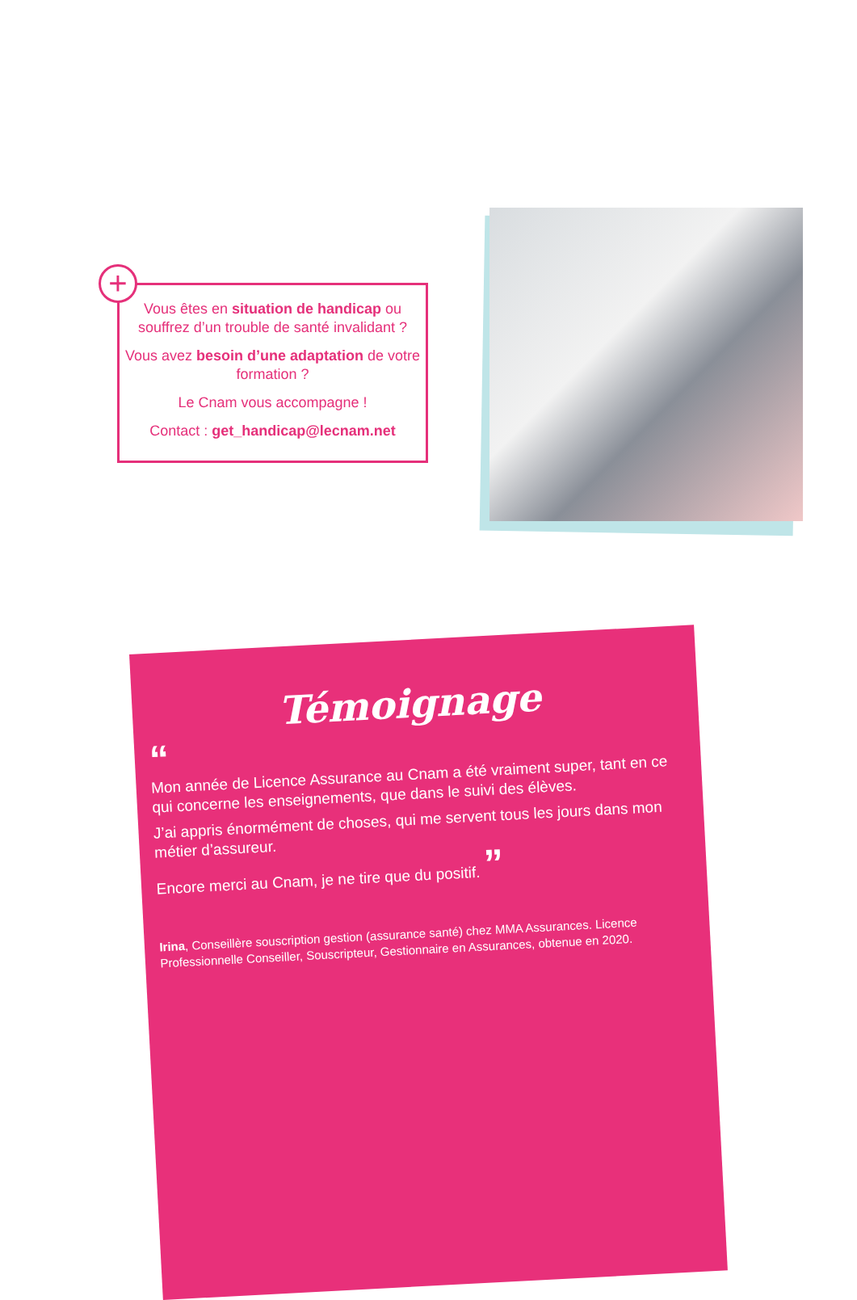Vous êtes en situation de handicap ou souffrez d’un trouble de santé invalidant ?
Vous avez besoin d’une adaptation de votre formation ?
Le Cnam vous accompagne !
Contact : get_handicap@lecnam.net
+
Témoignage
“
Mon année de Licence Assurance au Cnam a été vraiment super, tant en ce qui concerne les enseignements, que dans le suivi des élèves.
J’ai appris énormément de choses, qui me servent tous les jours dans mon métier d’assureur.
Encore merci au Cnam, je ne tire que du positif. ”
Irina, Conseillère souscription gestion (assurance santé) chez MMA Assurances. Licence Professionnelle Conseiller, Souscripteur, Gestionnaire en Assurances, obtenue en 2020.